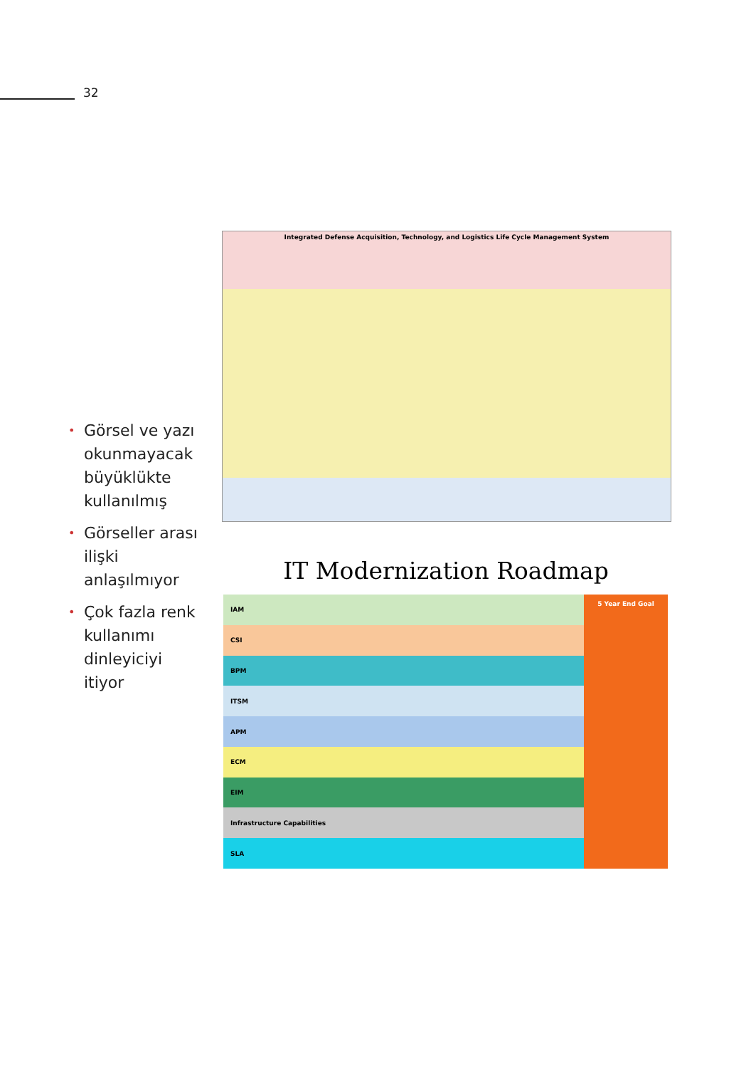32
• Görsel ve yazı okunmayacak büyüklükte kullanılmış
• Görseller arası ilişki anlaşılmıyor
• Çok fazla renk kullanımı dinleyiciyi itiyor
Integrated Defense Acquisition, Technology, and Logistics Life Cycle Management System
IT Modernization Roadmap
IAM
CSI
BPM
ITSM
APM
ECM
EIM
Infrastructure Capabilities
SLA
5 Year End Goal